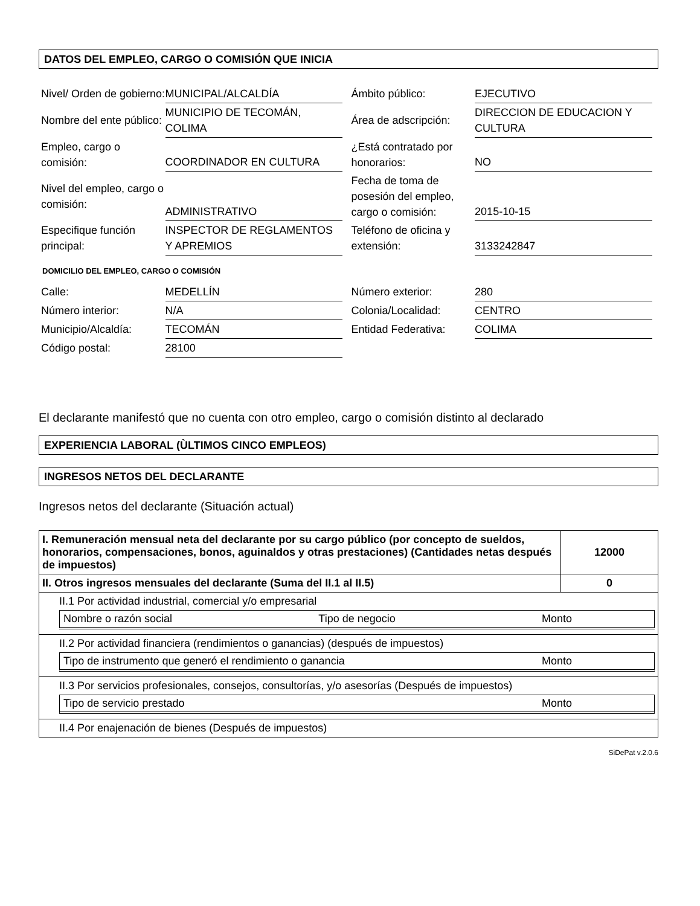DATOS DEL EMPLEO, CARGO O COMISIÓN QUE INICIA
| Nivel/ Orden de gobierno: | MUNICIPAL/ALCALDÍA | | Ámbito público: | EJECUTIVO |
| Nombre del ente público: | MUNICIPIO DE TECOMÁN, COLIMA | | Área de adscripción: | DIRECCION DE EDUCACION Y CULTURA |
| Empleo, cargo o comisión: | COORDINADOR EN CULTURA | | ¿Está contratado por honorarios: | NO |
| Nivel del empleo, cargo o comisión: | ADMINISTRATIVO | | Fecha de toma de posesión del empleo, cargo o comisión: | 2015-10-15 |
| Especifique función principal: | INSPECTOR DE REGLAMENTOS Y APREMIOS | | Teléfono de oficina y extensión: | 3133242847 |
DOMICILIO DEL EMPLEO, CARGO O COMISIÓN
| Calle: | MEDELLÍN | | Número exterior: | 280 |
| Número interior: | N/A | | Colonia/Localidad: | CENTRO |
| Municipio/Alcaldía: | TECOMÁN | | Entidad Federativa: | COLIMA |
| Código postal: | 28100 | | | |
El declarante manifestó que no cuenta con otro empleo, cargo o comisión distinto al declarado
EXPERIENCIA LABORAL (ÙLTIMOS CINCO EMPLEOS)
INGRESOS NETOS DEL DECLARANTE
Ingresos netos del declarante (Situación actual)
| I. Remuneración mensual neta del declarante por su cargo público (por concepto de sueldos, honorarios, compensaciones, bonos, aguinaldos y otras prestaciones) (Cantidades netas después de impuestos) | 12000 |
| II. Otros ingresos mensuales del declarante (Suma del II.1 al II.5) | 0 |
| II.1 Por actividad industrial, comercial y/o empresarial Nombre o razón social Tipo de negocio Monto | |
| II.2 Por actividad financiera (rendimientos o ganancias) (después de impuestos) Tipo de instrumento que generó el rendimiento o ganancia Monto | |
| II.3 Por servicios profesionales, consejos, consultorías, y/o asesorías (Después de impuestos) Tipo de servicio prestado Monto | |
| II.4 Por enajenación de bienes (Después de impuestos) | |
SiDePat v.2.0.6